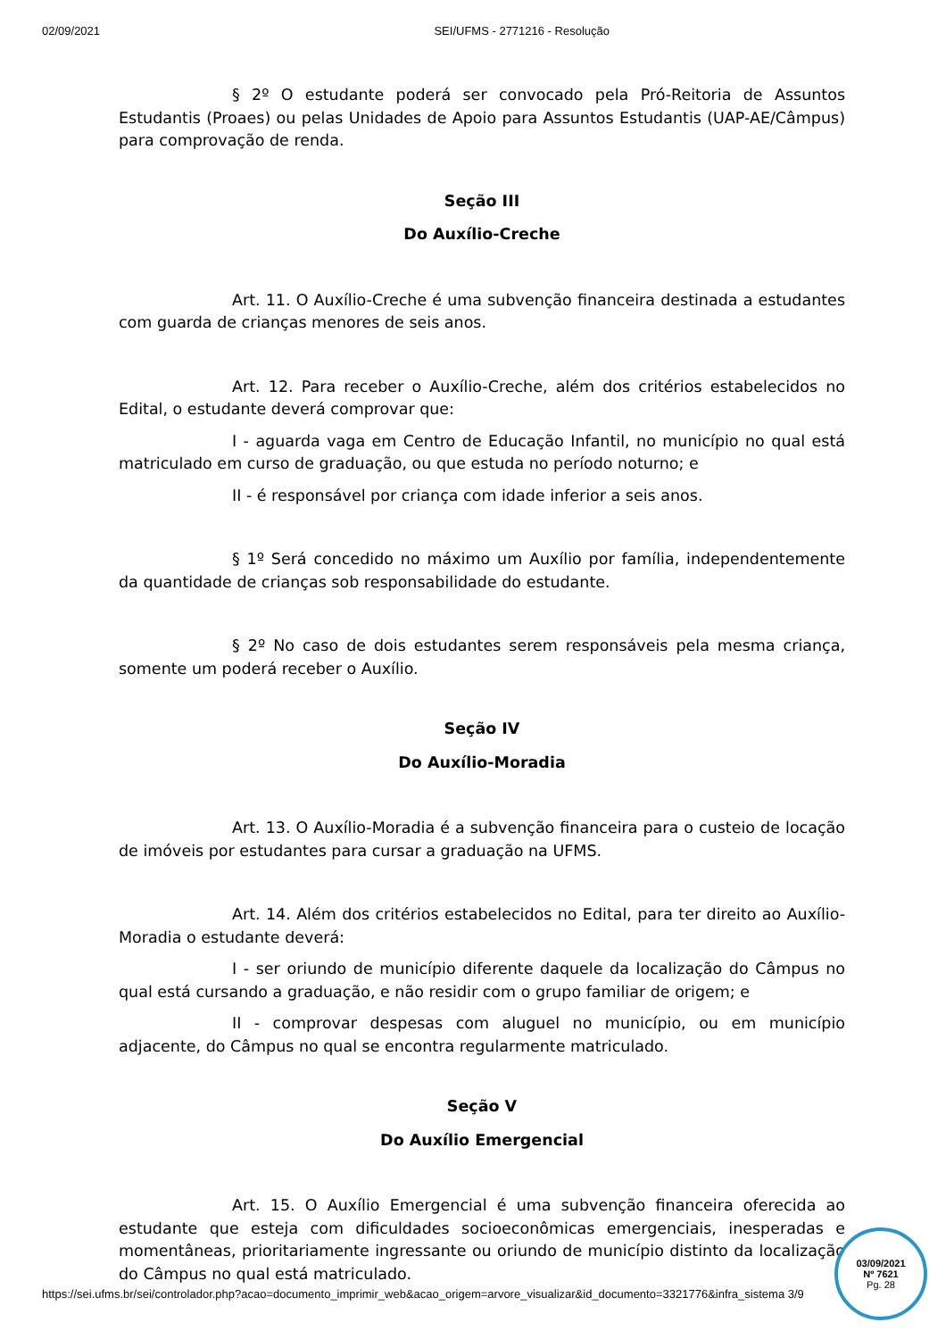02/09/2021 SEI/UFMS - 2771216 - Resolução
§ 2º O estudante poderá ser convocado pela Pró-Reitoria de Assuntos Estudantis (Proaes) ou pelas Unidades de Apoio para Assuntos Estudantis (UAP-AE/Câmpus) para comprovação de renda.
Seção III
Do Auxílio-Creche
Art. 11. O Auxílio-Creche é uma subvenção financeira destinada a estudantes com guarda de crianças menores de seis anos.
Art. 12. Para receber o Auxílio-Creche, além dos critérios estabelecidos no Edital, o estudante deverá comprovar que:
I - aguarda vaga em Centro de Educação Infantil, no município no qual está matriculado em curso de graduação, ou que estuda no período noturno; e
II - é responsável por criança com idade inferior a seis anos.
§ 1º Será concedido no máximo um Auxílio por família, independentemente da quantidade de crianças sob responsabilidade do estudante.
§ 2º No caso de dois estudantes serem responsáveis pela mesma criança, somente um poderá receber o Auxílio.
Seção IV
Do Auxílio-Moradia
Art. 13. O Auxílio-Moradia é a subvenção financeira para o custeio de locação de imóveis por estudantes para cursar a graduação na UFMS.
Art. 14. Além dos critérios estabelecidos no Edital, para ter direito ao Auxílio-Moradia o estudante deverá:
I - ser oriundo de município diferente daquele da localização do Câmpus no qual está cursando a graduação, e não residir com o grupo familiar de origem; e
II - comprovar despesas com aluguel no município, ou em município adjacente, do Câmpus no qual se encontra regularmente matriculado.
Seção V
Do Auxílio Emergencial
Art. 15. O Auxílio Emergencial é uma subvenção financeira oferecida ao estudante que esteja com dificuldades socioeconômicas emergenciais, inesperadas e momentâneas, prioritariamente ingressante ou oriundo de município distinto da localização do Câmpus no qual está matriculado.
https://sei.ufms.br/sei/controlador.php?acao=documento_imprimir_web&acao_origem=arvore_visualizar&id_documento=3321776&infra_sistema 3/9
03/09/2021
Nº 7621
Pg. 28